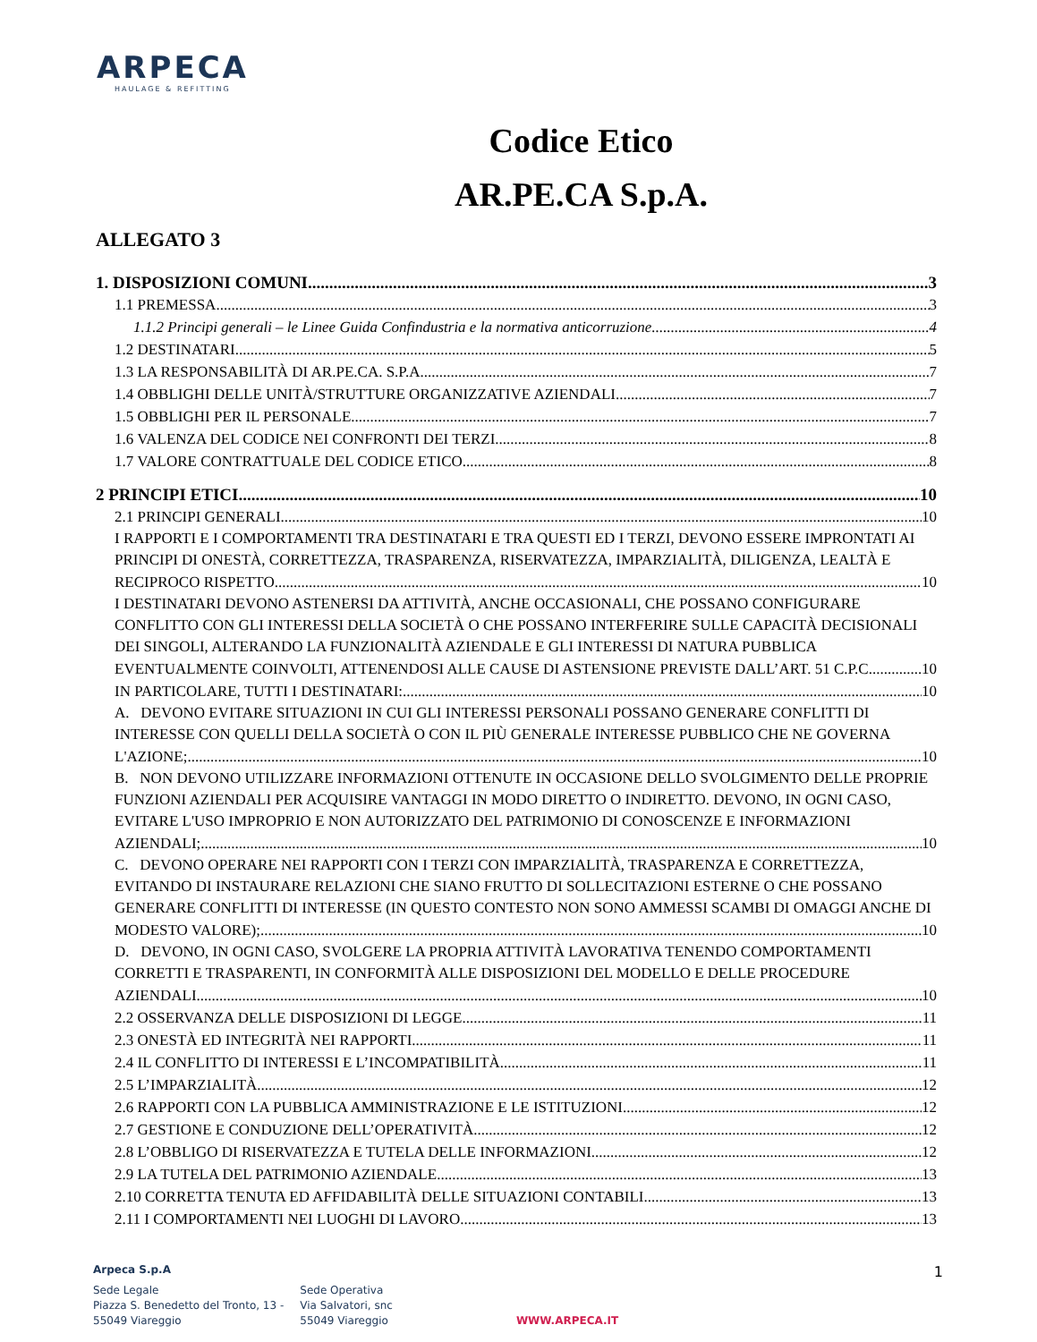ARPECA
HAULAGE & REFITTING
Codice Etico
AR.PE.CA S.p.A.
ALLEGATO 3
1. DISPOSIZIONI COMUNI 3
1.1 PREMESSA 3
1.1.2 Principi generali – le Linee Guida Confindustria e la normativa anticorruzione 4
1.2 DESTINATARI 5
1.3 LA RESPONSABILITÀ DI AR.PE.CA. S.P.A. 7
1.4 OBBLIGHI DELLE UNITÀ/STRUTTURE ORGANIZZATIVE AZIENDALI 7
1.5 OBBLIGHI PER IL PERSONALE 7
1.6 VALENZA DEL CODICE NEI CONFRONTI DEI TERZI 8
1.7 VALORE CONTRATTUALE DEL CODICE ETICO 8
2 PRINCIPI ETICI 10
2.1 PRINCIPI GENERALI 10
I RAPPORTI E I COMPORTAMENTI TRA DESTINATARI E TRA QUESTI ED I TERZI, DEVONO ESSERE IMPRONTATI AI PRINCIPI DI ONESTÀ, CORRETTEZZA, TRASPARENZA, RISERVATEZZA, IMPARZIALITÀ, DILIGENZA, LEALTÀ E
RECIPROCO RISPETTO. 10
I DESTINATARI DEVONO ASTENERSI DA ATTIVITÀ, ANCHE OCCASIONALI, CHE POSSANO CONFIGURARE CONFLITTO CON GLI INTERESSI DELLA SOCIETÀ O CHE POSSANO INTERFERIRE SULLE CAPACITÀ DECISIONALI DEI SINGOLI, ALTERANDO LA FUNZIONALITÀ AZIENDALE E GLI INTERESSI DI NATURA PUBBLICA
EVENTUALMENTE COINVOLTI, ATTENENDOSI ALLE CAUSE DI ASTENSIONE PREVISTE DALL’ART. 51 C.P.C. 10
IN PARTICOLARE, TUTTI I DESTINATARI: 10
A. DEVONO EVITARE SITUAZIONI IN CUI GLI INTERESSI PERSONALI POSSANO GENERARE CONFLITTI DI INTERESSE CON QUELLI DELLA SOCIETÀ O CON IL PIÙ GENERALE INTERESSE PUBBLICO CHE NE GOVERNA
L'AZIONE; 10
B. NON DEVONO UTILIZZARE INFORMAZIONI OTTENUTE IN OCCASIONE DELLO SVOLGIMENTO DELLE PROPRIE FUNZIONI AZIENDALI PER ACQUISIRE VANTAGGI IN MODO DIRETTO O INDIRETTO. DEVONO, IN OGNI CASO, EVITARE L'USO IMPROPRIO E NON AUTORIZZATO DEL PATRIMONIO DI CONOSCENZE E INFORMAZIONI
AZIENDALI; 10
C. DEVONO OPERARE NEI RAPPORTI CON I TERZI CON IMPARZIALITÀ, TRASPARENZA E CORRETTEZZA, EVITANDO DI INSTAURARE RELAZIONI CHE SIANO FRUTTO DI SOLLECITAZIONI ESTERNE O CHE POSSANO GENERARE CONFLITTI DI INTERESSE (IN QUESTO CONTESTO NON SONO AMMESSI SCAMBI DI OMAGGI ANCHE DI
MODESTO VALORE); 10
D. DEVONO, IN OGNI CASO, SVOLGERE LA PROPRIA ATTIVITÀ LAVORATIVA TENENDO COMPORTAMENTI CORRETTI E TRASPARENTI, IN CONFORMITÀ ALLE DISPOSIZIONI DEL MODELLO E DELLE PROCEDURE
AZIENDALI. 10
2.2 OSSERVANZA DELLE DISPOSIZIONI DI LEGGE 11
2.3 ONESTÀ ED INTEGRITÀ NEI RAPPORTI 11
2.4 IL CONFLITTO DI INTERESSI E L’INCOMPATIBILITÀ 11
2.5 L’IMPARZIALITÀ 12
2.6 RAPPORTI CON LA PUBBLICA AMMINISTRAZIONE E LE ISTITUZIONI 12
2.7 GESTIONE E CONDUZIONE DELL’OPERATIVITÀ 12
2.8 L’OBBLIGO DI RISERVATEZZA E TUTELA DELLE INFORMAZIONI 12
2.9 LA TUTELA DEL PATRIMONIO AZIENDALE 13
2.10 CORRETTA TENUTA ED AFFIDABILITÀ DELLE SITUAZIONI CONTABILI 13
2.11 I COMPORTAMENTI NEI LUOGHI DI LAVORO 13
1
Arpeca S.p.A
Sede Legale
Piazza S. Benedetto del Tronto, 13 -
55049 Viareggio
Sede Operativa
Via Salvatori, snc
55049 Viareggio
WWW.ARPECA.IT